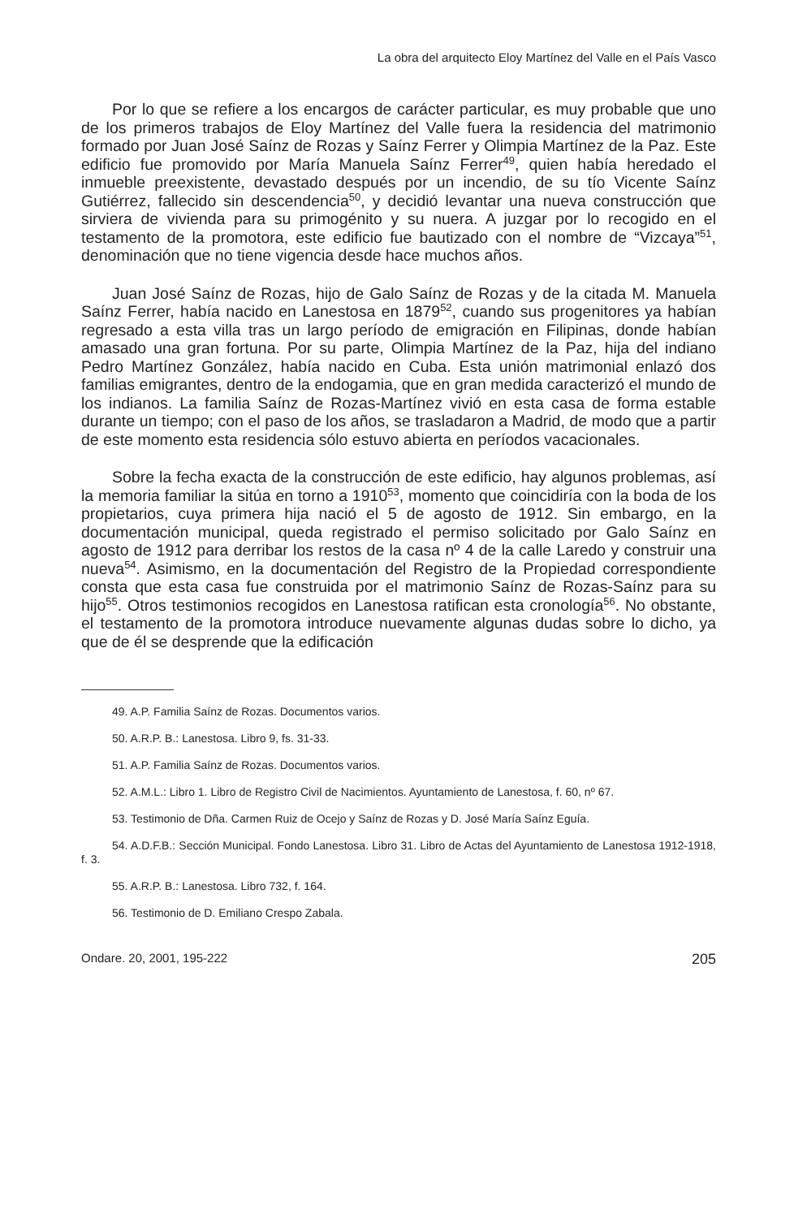La obra del arquitecto Eloy Martínez del Valle en el País Vasco
Por lo que se refiere a los encargos de carácter particular, es muy probable que uno de los primeros trabajos de Eloy Martínez del Valle fuera la residencia del matrimonio formado por Juan José Saínz de Rozas y Saínz Ferrer y Olimpia Martínez de la Paz. Este edificio fue promovido por María Manuela Saínz Ferrer<sup>49</sup>, quien había heredado el inmueble preexistente, devastado después por un incendio, de su tío Vicente Saínz Gutiérrez, fallecido sin descendencia<sup>50</sup>, y decidió levantar una nueva construcción que sirviera de vivienda para su primogénito y su nuera. A juzgar por lo recogido en el testamento de la promotora, este edificio fue bautizado con el nombre de “Vizcaya”<sup>51</sup>, denominación que no tiene vigencia desde hace muchos años.
Juan José Saínz de Rozas, hijo de Galo Saínz de Rozas y de la citada M. Manuela Saínz Ferrer, había nacido en Lanestosa en 1879<sup>52</sup>, cuando sus progenitores ya habían regresado a esta villa tras un largo período de emigración en Filipinas, donde habían amasado una gran fortuna. Por su parte, Olimpia Martínez de la Paz, hija del indiano Pedro Martínez González, había nacido en Cuba. Esta unión matrimonial enlazó dos familias emigrantes, dentro de la endogamia, que en gran medida caracterizó el mundo de los indianos. La familia Saínz de Rozas-Martínez vivió en esta casa de forma estable durante un tiempo; con el paso de los años, se trasladaron a Madrid, de modo que a partir de este momento esta residencia sólo estuvo abierta en períodos vacacionales.
Sobre la fecha exacta de la construcción de este edificio, hay algunos problemas, así la memoria familiar la sitúa en torno a 1910<sup>53</sup>, momento que coincidiría con la boda de los propietarios, cuya primera hija nació el 5 de agosto de 1912. Sin embargo, en la documentación municipal, queda registrado el permiso solicitado por Galo Saínz en agosto de 1912 para derribar los restos de la casa nº 4 de la calle Laredo y construir una nueva<sup>54</sup>. Asimismo, en la documentación del Registro de la Propiedad correspondiente consta que esta casa fue construida por el matrimonio Saínz de Rozas-Saínz para su hijo<sup>55</sup>. Otros testimonios recogidos en Lanestosa ratifican esta cronología<sup>56</sup>. No obstante, el testamento de la promotora introduce nuevamente algunas dudas sobre lo dicho, ya que de él se desprende que la edificación
49. A.P. Familia Saínz de Rozas. Documentos varios.
50. A.R.P. B.: Lanestosa. Libro 9, fs. 31-33.
51. A.P. Familia Saínz de Rozas. Documentos varios.
52. A.M.L.: Libro 1. Libro de Registro Civil de Nacimientos. Ayuntamiento de Lanestosa, f. 60, nº 67.
53. Testimonio de Dña. Carmen Ruiz de Ocejo y Saínz de Rozas y D. José María Saínz Eguía.
54. A.D.F.B.: Sección Municipal. Fondo Lanestosa. Libro 31. Libro de Actas del Ayuntamiento de Lanestosa 1912-1918, f. 3.
55. A.R.P. B.: Lanestosa. Libro 732, f. 164.
56. Testimonio de D. Emiliano Crespo Zabala.
Ondare. 20, 2001, 195-222 205